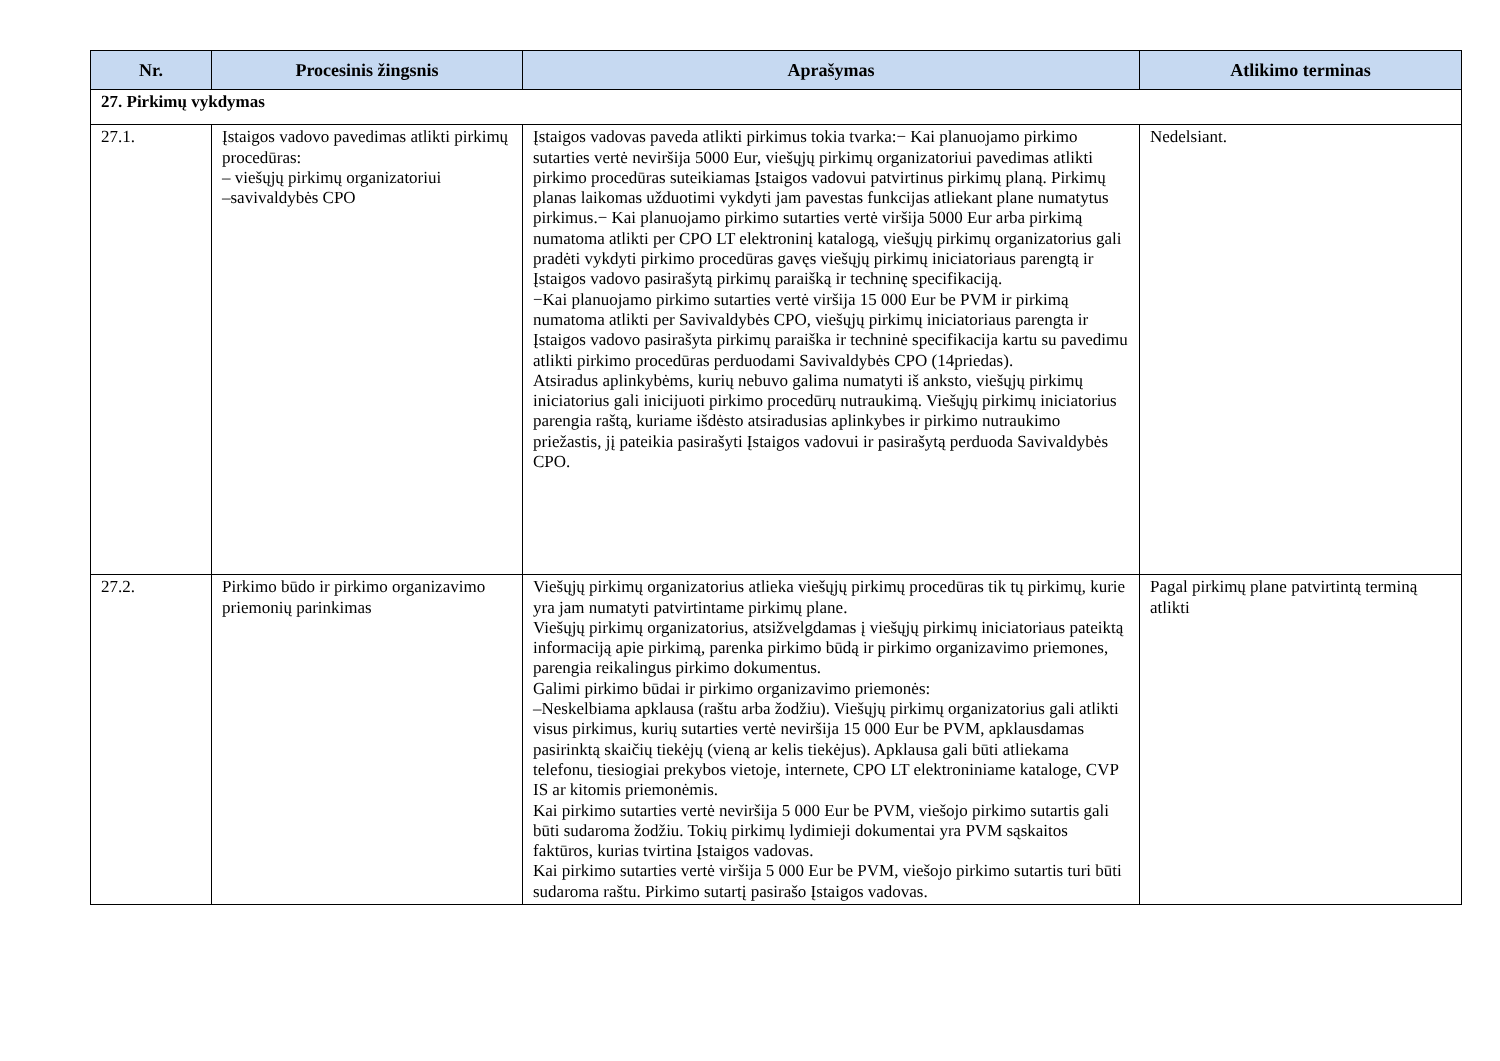| Nr. | Procesinis žingsnis | Aprašymas | Atlikimo terminas |
| --- | --- | --- | --- |
| 27. Pirkimų vykdymas | | | |
| 27.1. | Įstaigos vadovo pavedimas atlikti pirkimų procedūras: – viešųjų pirkimų organizatoriui –savivaldybės CPO | Įstaigos vadovas paveda atlikti pirkimus tokia tvarka:− Kai planuojamo pirkimo sutarties vertė neviršija 5000 Eur, viešųjų pirkimų organizatoriui pavedimas atlikti pirkimo procedūras suteikiamas Įstaigos vadovui patvirtinus pirkimų planą. Pirkimų planas laikomas užduotimi vykdyti jam pavestas funkcijas atliekant plane numatytus pirkimus.− Kai planuojamo pirkimo sutarties vertė viršija 5000 Eur arba pirkimą numatoma atlikti per CPO LT elektroninį katalogą, viešųjų pirkimų organizatorius gali pradėti vykdyti pirkimo procedūras gavęs viešųjų pirkimų iniciatoriaus parengtą ir Įstaigos vadovo pasirašytą pirkimų paraišką ir techninę specifikaciją. −Kai planuojamo pirkimo sutarties vertė viršija 15 000 Eur be PVM ir pirkimą numatoma atlikti per Savivaldybės CPO, viešųjų pirkimų iniciatoriaus parengta ir Įstaigos vadovo pasirašyta pirkimų paraiška ir techninė specifikacija kartu su pavedimu atlikti pirkimo procedūras perduodami Savivaldybės CPO (14priedas). Atsiradus aplinkybėms, kurių nebuvo galima numatyti iš anksto, viešųjų pirkimų iniciatorius gali inicijuoti pirkimo procedūrų nutraukimą. Viešųjų pirkimų iniciatorius parengia raštą, kuriame išdėsto atsiradusias aplinkybes ir pirkimo nutraukimo priežastis, jį pateikia pasirašyti Įstaigos vadovui ir pasirašytą perduoda Savivaldybės CPO. | Nedelsiant. |
| 27.2. | Pirkimo būdo ir pirkimo organizavimo priemonių parinkimas | Viešųjų pirkimų organizatorius atlieka viešųjų pirkimų procedūras tik tų pirkimų, kurie yra jam numatyti patvirtintame pirkimų plane. Viešųjų pirkimų organizatorius, atsižvelgdamas į viešųjų pirkimų iniciatoriaus pateiktą informaciją apie pirkimą, parenka pirkimo būdą ir pirkimo organizavimo priemones, parengia reikalingus pirkimo dokumentus. Galimi pirkimo būdai ir pirkimo organizavimo priemonės: –Neskelbiama apklausa (raštu arba žodžiu). Viešųjų pirkimų organizatorius gali atlikti visus pirkimus, kurių sutarties vertė neviršija 15 000 Eur be PVM, apklausdamas pasirinktą skaičių tiekėjų (vieną ar kelis tiekėjus). Apklausa gali būti atliekama telefonu, tiesiogiai prekybos vietoje, internete, CPO LT elektroniniame kataloge, CVP IS ar kitomis priemonėmis. Kai pirkimo sutarties vertė neviršija 5 000 Eur be PVM, viešojo pirkimo sutartis gali būti sudaroma žodžiu. Tokių pirkimų lydimieji dokumentai yra PVM sąskaitos faktūros, kurias tvirtina Įstaigos vadovas. Kai pirkimo sutarties vertė viršija 5 000 Eur be PVM, viešojo pirkimo sutartis turi būti sudaroma raštu. Pirkimo sutartį pasirašo Įstaigos vadovas. | Pagal pirkimų plane patvirtintą terminą atlikti |